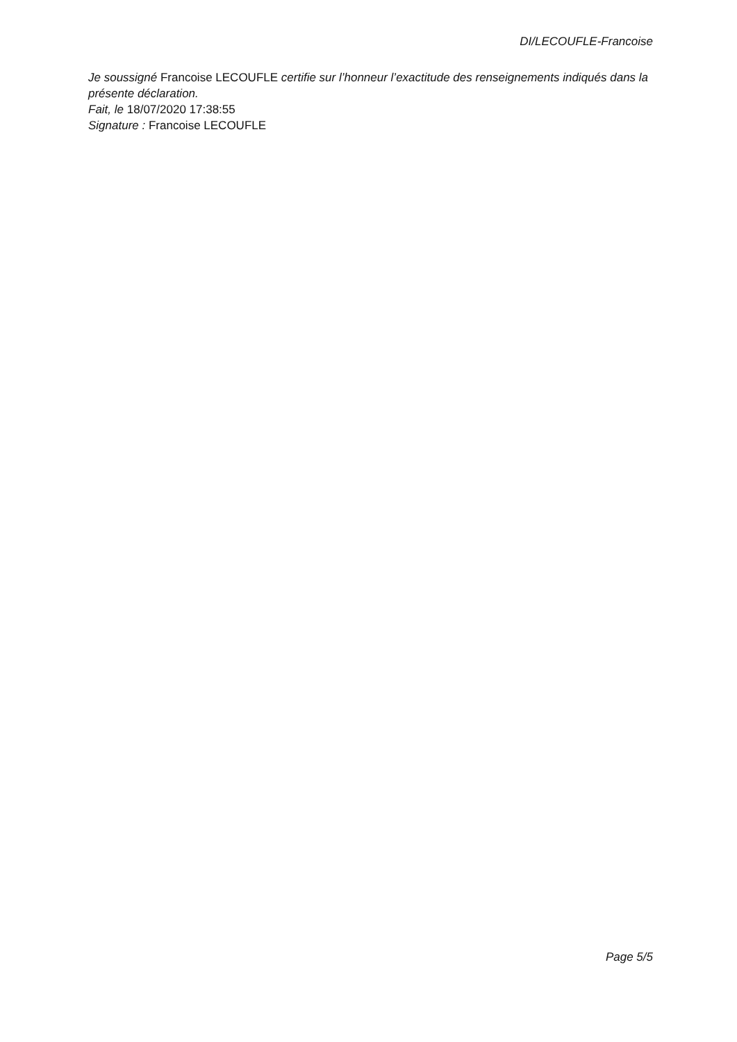DI/LECOUFLE-Francoise
Je soussigné Francoise LECOUFLE certifie sur l’honneur l’exactitude des renseignements indiqués dans la présente déclaration.
Fait, le 18/07/2020 17:38:55
Signature : Francoise LECOUFLE
Page 5/5